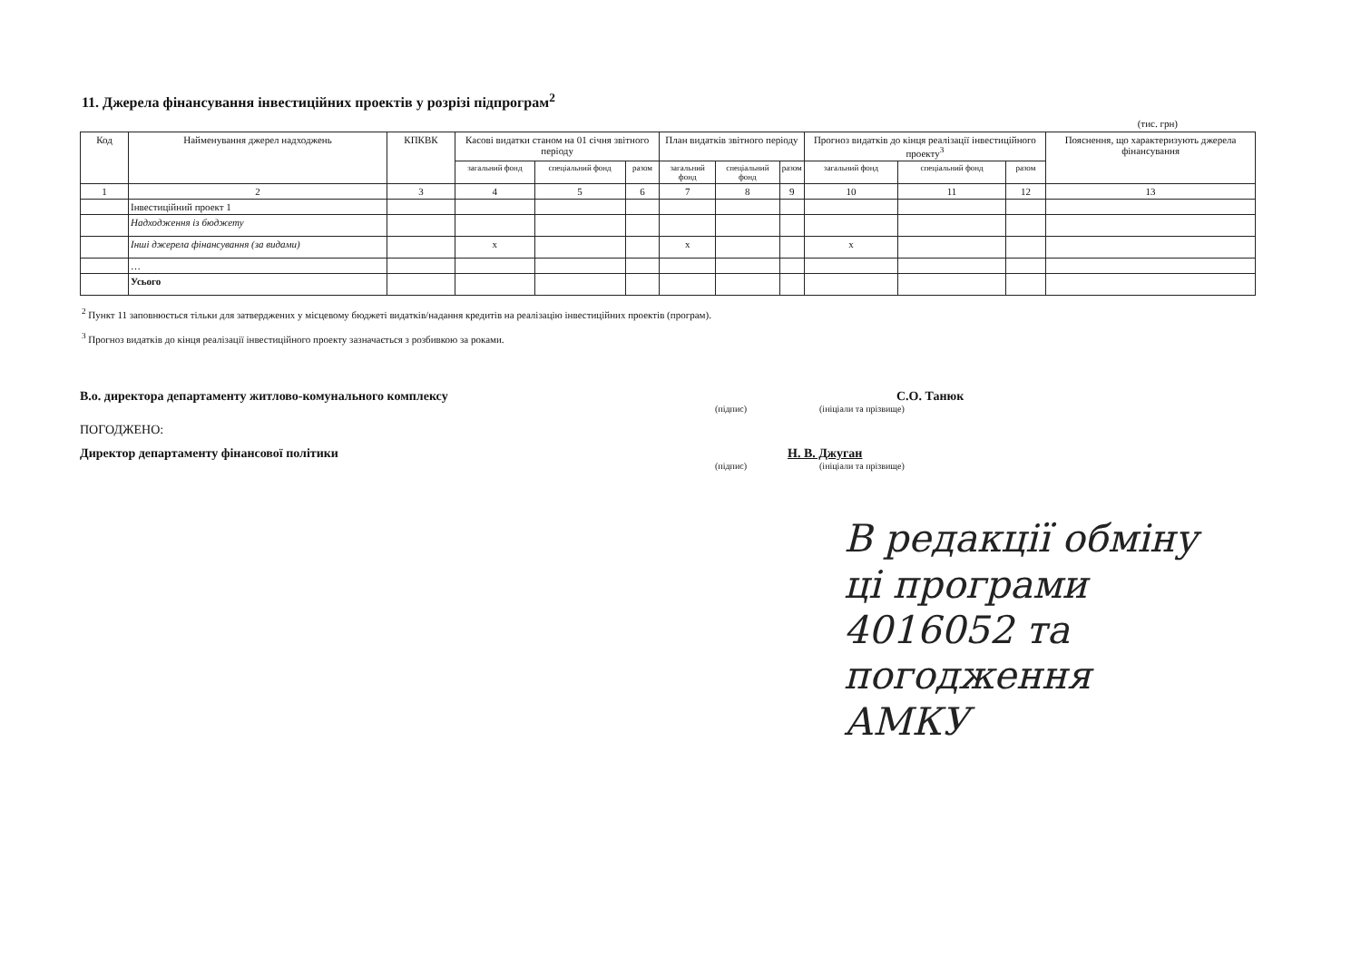11. Джерела фінансування інвестиційних проектів у розрізі підпрограм<sup>2</sup>
(тис. грн)
| Код | Найменування джерел надходжень | КПКВК | Касові видатки станом на 01 січня звітного періоду | | | План видатків звітного періоду | | | Прогноз видатків до кінця реалізації інвестиційного проекту<sup>3</sup> | | | Пояснення, що характеризують джерела фінансування |
| --- | --- | --- | --- | --- | --- | --- | --- | --- | --- | --- | --- | --- |
| | | | загальний фонд | спеціальний фонд | разом | загальний фонд | спеціальний фонд | разом | загальний фонд | спеціальний фонд | разом | |
| 1 | 2 | 3 | 4 | 5 | 6 | 7 | 8 | 9 | 10 | 11 | 12 | 13 |
| | Інвестиційний проект 1 | | | | | | | | | | | |
| | Надходження із бюджету | | | | | | | | | | | |
| | Інші джерела фінансування (за видами) | | x | | | x | | | x | | | |
| | … | | | | | | | | | | | |
| | Усього | | | | | | | | | | | |
<sup>2</sup> Пункт 11 заповнюється тільки для затверджених у місцевому бюджеті видатків/надання кредитів на реалізацію інвестиційних проектів (програм).
<sup>3</sup> Прогноз видатків до кінця реалізації інвестиційного проекту зазначається з розбивкою за роками.
В.о. директора департаменту житлово-комунального комплексу С.О. Танюк
(підпис) (ініціали та прізвище)
ПОГОДЖЕНО:
Директор департаменту фінансової політики Н. В. Джуган
(підпис) (ініціали та прізвище)
В редакції обміну
ці програми
4016052 та
погодження
АМКУ